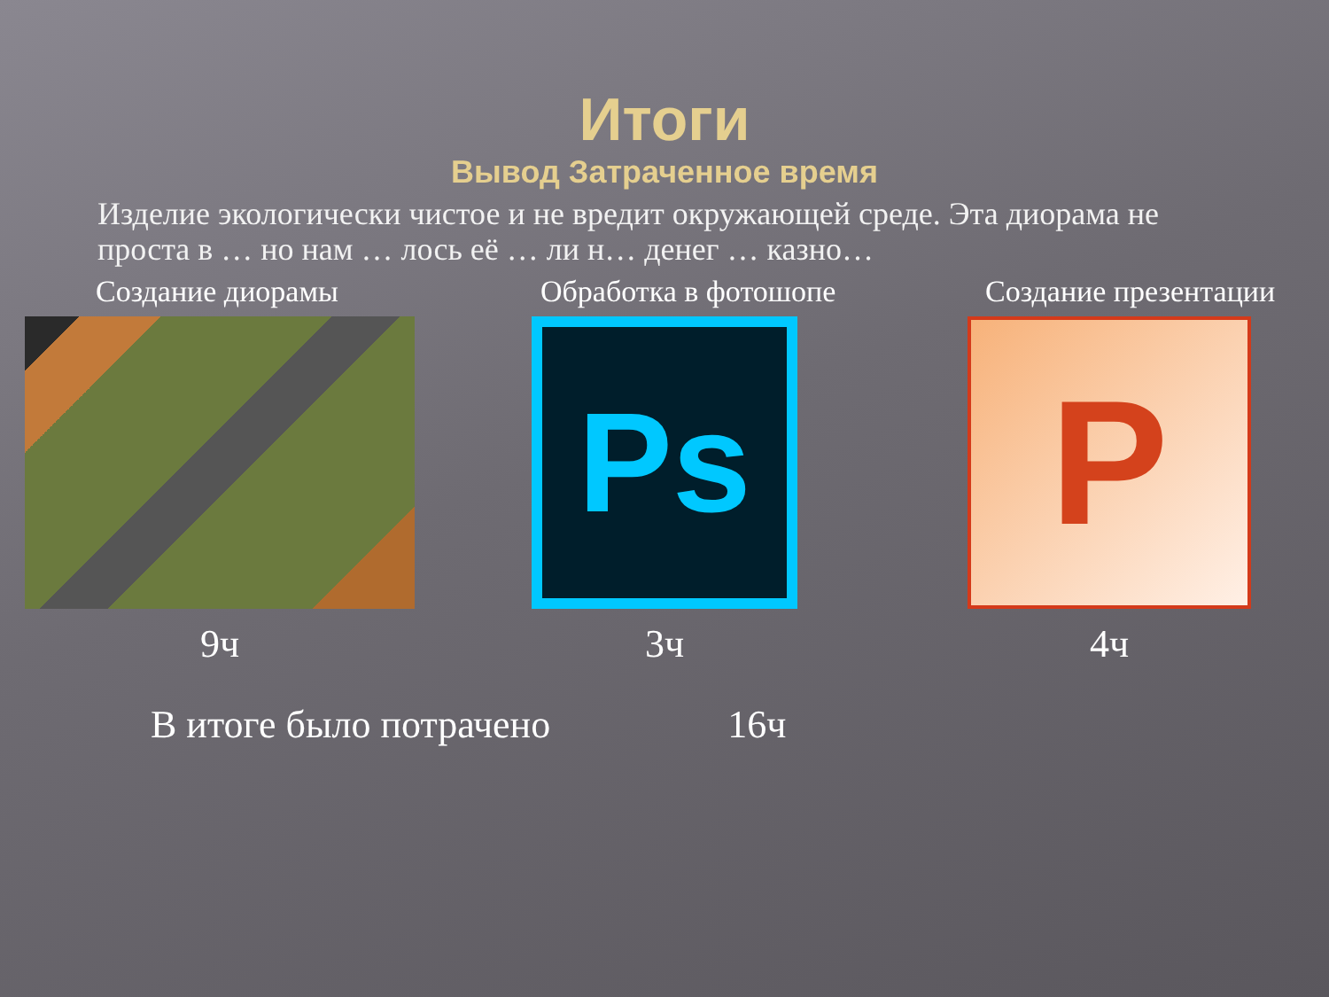Итоги
Вывод Затраченное время
Изделие экологически чистое и не вредит окружающей среде. Эта диорама не проста в … но нам … лось её … ли н… денег … казно…
Создание диорамы
9ч
Обработка в фотошопе
Ps
3ч
Создание презентации
P
4ч
В итоге было потрачено 16ч